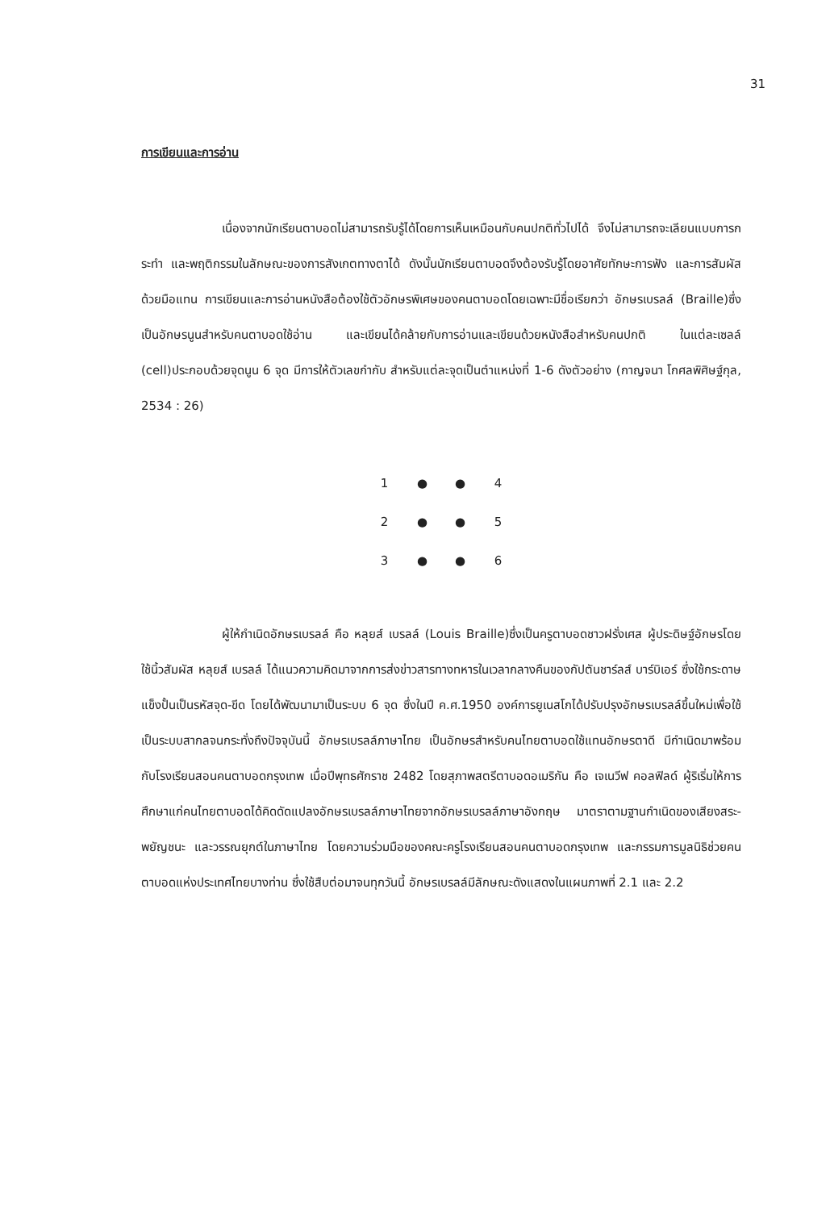31
การเขียนและการอ่าน
เนื่องจากนักเรียนตาบอดไม่สามารถรับรู้ได้โดยการเห็นเหมือนกับคนปกติทั่วไปได้ จึงไม่สามารถจะเลียนแบบการกระทำ และพฤติกรรมในลักษณะของการสังเกตทางตาได้ ดังนั้นนักเรียนตาบอดจึงต้องรับรู้โดยอาศัยทักษะการฟัง และการสัมผัสด้วยมือแทน การเขียนและการอ่านหนังสือต้องใช้ตัวอักษรพิเศษของคนตาบอดโดยเฉพาะมีชื่อเรียกว่า อักษรเบรลล์ (Braille)ซึ่งเป็นอักษรนูนสำหรับคนตาบอดใช้อ่าน และเขียนได้คล้ายกับการอ่านและเขียนด้วยหนังสือสำหรับคนปกติ ในแต่ละเซลล์ (cell)ประกอบด้วยจุดนูน 6 จุด มีการให้ตัวเลขกำกับ สำหรับแต่ละจุดเป็นตำแหน่งที่ 1-6 ดังตัวอย่าง (กาญจนา โกศลพิศิษฐ์กุล, 2534 : 26)
| 1 | ● | ● | 4 |
| 2 | ● | ● | 5 |
| 3 | ● | ● | 6 |
ผู้ให้กำเนิดอักษรเบรลล์ คือ หลุยส์ เบรลล์ (Louis Braille)ซึ่งเป็นครูตาบอดชาวฝรั่งเศส ผู้ประดิษฐ์อักษรโดยใช้นิ้วสัมผัส หลุยส์ เบรลล์ ได้แนวความคิดมาจากการส่งข่าวสารทางทหารในเวลากลางคืนของกัปตันชาร์ลส์ บาร์บิเอร์ ซึ่งใช้กระดาษแข็งปั้นเป็นรหัสจุด-ขีด โดยได้พัฒนามาเป็นระบบ 6 จุด ซึ่งในปี ค.ศ.1950 องค์การยูเนสโกได้ปรับปรุงอักษรเบรลล์ขึ้นใหม่เพื่อใช้เป็นระบบสากลจนกระทั่งถึงปัจจุบันนี้ อักษรเบรลล์ภาษาไทย เป็นอักษรสำหรับคนไทยตาบอดใช้แทนอักษรตาดี มีกำเนิดมาพร้อมกับโรงเรียนสอนคนตาบอดกรุงเทพ เมื่อปีพุทธศักราช 2482 โดยสุภาพสตรีตาบอดอเมริกัน คือ เจเนวีฟ คอลฟิลด์ ผู้ริเริ่มให้การศึกษาแก่คนไทยตาบอดได้คิดดัดแปลงอักษรเบรลล์ภาษาไทยจากอักษรเบรลล์ภาษาอังกฤษ มาตราตามฐานกำเนิดของเสียงสระ-พยัญชนะ และวรรณยุกต์ในภาษาไทย โดยความร่วมมือของคณะครูโรงเรียนสอนคนตาบอดกรุงเทพ และกรรมการมูลนิธิช่วยคนตาบอดแห่งประเทศไทยบางท่าน ซึ่งใช้สืบต่อมาจนทุกวันนี้ อักษรเบรลล์มีลักษณะดังแสดงในแผนภาพที่ 2.1 และ 2.2